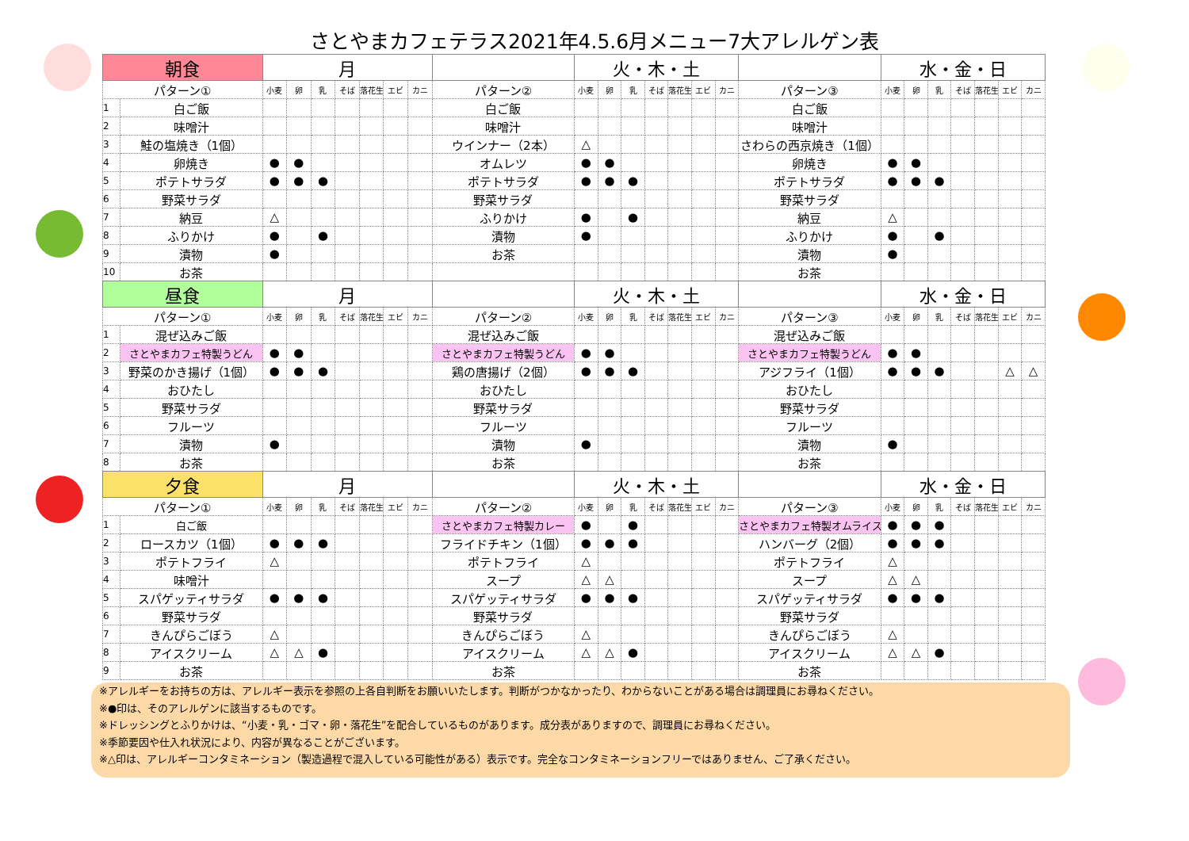さとやまカフェテラス2021年4.5.6月メニュー7大アレルゲン表
| 朝食 | | 月 | | | | | | | | 火・木・土 | | | | | | | | 水・金・日 | | | | | | |
| --- | --- | --- | --- | --- | --- | --- | --- | --- | --- | --- | --- | --- | --- | --- | --- | --- | --- | --- | --- | --- | --- | --- | --- | --- |
| パターン① | | 小麦 | 卵 | 乳 | そば | 落花生 | エビ | カニ | パターン② | 小麦 | 卵 | 乳 | そば | 落花生 | エビ | カニ | パターン③ | 小麦 | 卵 | 乳 | そば | 落花生 | エビ | カニ |
| 1 | 白ご飯 | | | | | | | | 白ご飯 | | | | | | | | 白ご飯 | | | | | | | |
| 2 | 味噌汁 | | | | | | | | 味噌汁 | | | | | | | | 味噌汁 | | | | | | | |
| 3 | 鮭の塩焼き（1個） | | | | | | | | ウインナー（2本） | △ | | | | | | | さわらの西京焼き（1個） | | | | | | | |
| 4 | 卵焼き | ● | ● | | | | | | オムレツ | ● | ● | | | | | | 卵焼き | ● | ● | | | | | |
| 5 | ポテトサラダ | ● | ● | ● | | | | | ポテトサラダ | ● | ● | ● | | | | | ポテトサラダ | ● | ● | ● | | | | |
| 6 | 野菜サラダ | | | | | | | | 野菜サラダ | | | | | | | | 野菜サラダ | | | | | | | |
| 7 | 納豆 | △ | | | | | | | ふりかけ | ● | | ● | | | | | 納豆 | △ | | | | | | |
| 8 | ふりかけ | ● | | ● | | | | | 漬物 | ● | | | | | | | ふりかけ | ● | | ● | | | | |
| 9 | 漬物 | ● | | | | | | | お茶 | | | | | | | | 漬物 | ● | | | | | | |
| 10 | お茶 | | | | | | | | | | | | | | | | お茶 | | | | | | | |
| 昼食 | | 月 | | | | | | | | 火・木・土 | | | | | | | | 水・金・日 | | | | | | |
| パターン① | | 小麦 | 卵 | 乳 | そば | 落花生 | エビ | カニ | パターン② | 小麦 | 卵 | 乳 | そば | 落花生 | エビ | カニ | パターン③ | 小麦 | 卵 | 乳 | そば | 落花生 | エビ | カニ |
| 1 | 混ぜ込みご飯 | | | | | | | | 混ぜ込みご飯 | | | | | | | | 混ぜ込みご飯 | | | | | | | |
| 2 | さとやまカフェ特製うどん | ● | ● | | | | | | さとやまカフェ特製うどん | ● | ● | | | | | | さとやまカフェ特製うどん | ● | ● | | | | | |
| 3 | 野菜のかき揚げ（1個） | ● | ● | ● | | | | | 鶏の唐揚げ（2個） | ● | ● | ● | | | | | アジフライ（1個） | ● | ● | ● | | | △ | △ |
| 4 | おひたし | | | | | | | | おひたし | | | | | | | | おひたし | | | | | | | |
| 5 | 野菜サラダ | | | | | | | | 野菜サラダ | | | | | | | | 野菜サラダ | | | | | | | |
| 6 | フルーツ | | | | | | | | フルーツ | | | | | | | | フルーツ | | | | | | | |
| 7 | 漬物 | ● | | | | | | | 漬物 | ● | | | | | | | 漬物 | ● | | | | | | |
| 8 | お茶 | | | | | | | | お茶 | | | | | | | | お茶 | | | | | | | |
| 夕食 | | 月 | | | | | | | | 火・木・土 | | | | | | | | 水・金・日 | | | | | | |
| パターン① | | 小麦 | 卵 | 乳 | そば | 落花生 | エビ | カニ | パターン② | 小麦 | 卵 | 乳 | そば | 落花生 | エビ | カニ | パターン③ | 小麦 | 卵 | 乳 | そば | 落花生 | エビ | カニ |
| 1 | 白ご飯 | | | | | | | | さとやまカフェ特製カレー | ● | | ● | | | | | さとやまカフェ特製オムライス | ● | ● | ● | | | | |
| 2 | ロースカツ（1個） | ● | ● | ● | | | | | フライドチキン（1個） | ● | ● | ● | | | | | ハンバーグ（2個） | ● | ● | ● | | | | |
| 3 | ポテトフライ | △ | | | | | | | ポテトフライ | △ | | | | | | | ポテトフライ | △ | | | | | | |
| 4 | 味噌汁 | | | | | | | | スープ | △ | △ | | | | | | スープ | △ | △ | | | | | |
| 5 | スパゲッティサラダ | ● | ● | ● | | | | | スパゲッティサラダ | ● | ● | ● | | | | | スパゲッティサラダ | ● | ● | ● | | | | |
| 6 | 野菜サラダ | | | | | | | | 野菜サラダ | | | | | | | | 野菜サラダ | | | | | | | |
| 7 | きんぴらごぼう | △ | | | | | | | きんぴらごぼう | △ | | | | | | | きんぴらごぼう | △ | | | | | | |
| 8 | アイスクリーム | △ | △ | ● | | | | | アイスクリーム | △ | △ | ● | | | | | アイスクリーム | △ | △ | ● | | | | |
| 9 | お茶 | | | | | | | | お茶 | | | | | | | | お茶 | | | | | | | |
※アレルギーをお持ちの方は、アレルギー表示を参照の上各自判断をお願いいたします。判断がつかなかったり、わからないことがある場合は調理員にお尋ねください。
※●印は、そのアレルゲンに該当するものです。
※ドレッシングとふりかけは、“小麦・乳・ゴマ・卵・落花生”を配合しているものがあります。成分表がありますので、調理員にお尋ねください。
※季節要因や仕入れ状況により、内容が異なることがございます。
※△印は、アレルギーコンタミネーション（製造過程で混入している可能性がある）表示です。完全なコンタミネーションフリーではありません、ご了承ください。